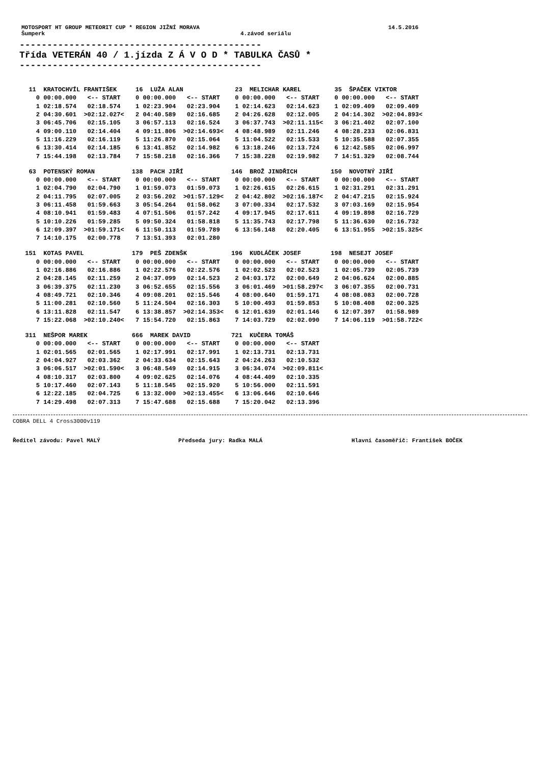MOTOSPORT HT GROUP METEORIT CUP * REGION JIŽNÍ MORAVA 14.5.2016
Šumperk 4.závod seriálu
-------------------------------------------- Třída VETERÁN 40 / 1.jízda Z Á V O D * TABULKA ČASŮ * --------------------------------------------
| 11 KRATOCHVÍL FRANTIŠEK | 16 LUŽA ALAN | 23 MELICHAR KAREL | 35 ŠPAČEK VIKTOR |
| 0 00:00.000 <-- START | 0 00:00.000 <-- START | 0 00:00.000 <-- START | 0 00:00.000 <-- START |
| 1 02:18.574 02:18.574 | 1 02:23.904 02:23.904 | 1 02:14.623 02:14.623 | 1 02:09.409 02:09.409 |
| 2 04:30.601 >02:12.027< | 2 04:40.589 02:16.685 | 2 04:26.628 02:12.005 | 2 04:14.302 >02:04.893< |
| 3 06:45.706 02:15.105 | 3 06:57.113 02:16.524 | 3 06:37.743 >02:11.115< | 3 06:21.402 02:07.100 |
| 4 09:00.110 02:14.404 | 4 09:11.806 >02:14.693< | 4 08:48.989 02:11.246 | 4 08:28.233 02:06.831 |
| 5 11:16.229 02:16.119 | 5 11:26.870 02:15.064 | 5 11:04.522 02:15.533 | 5 10:35.588 02:07.355 |
| 6 13:30.414 02:14.185 | 6 13:41.852 02:14.982 | 6 13:18.246 02:13.724 | 6 12:42.585 02:06.997 |
| 7 15:44.198 02:13.784 | 7 15:58.218 02:16.366 | 7 15:38.228 02:19.982 | 7 14:51.329 02:08.744 |
| 63 POTENSKÝ ROMAN | 138 PACH JIŘÍ | 146 BROŽ JINDŘICH | 150 NOVOTNÝ JIŘÍ |
| 0 00:00.000 <-- START | 0 00:00.000 <-- START | 0 00:00.000 <-- START | 0 00:00.000 <-- START |
| 1 02:04.790 02:04.790 | 1 01:59.073 01:59.073 | 1 02:26.615 02:26.615 | 1 02:31.291 02:31.291 |
| 2 04:11.795 02:07.005 | 2 03:56.202 >01:57.129< | 2 04:42.802 >02:16.187< | 2 04:47.215 02:15.924 |
| 3 06:11.458 01:59.663 | 3 05:54.264 01:58.062 | 3 07:00.334 02:17.532 | 3 07:03.169 02:15.954 |
| 4 08:10.941 01:59.483 | 4 07:51.506 01:57.242 | 4 09:17.945 02:17.611 | 4 09:19.898 02:16.729 |
| 5 10:10.226 01:59.285 | 5 09:50.324 01:58.818 | 5 11:35.743 02:17.798 | 5 11:36.630 02:16.732 |
| 6 12:09.397 >01:59.171< | 6 11:50.113 01:59.789 | 6 13:56.148 02:20.405 | 6 13:51.955 >02:15.325< |
| 7 14:10.175 02:00.778 | 7 13:51.393 02:01.280 | | |
| 151 KOTAS PAVEL | 179 PEŠ ZDENŠK | 196 KUDLÁČEK JOSEF | 198 NESEJT JOSEF |
| 0 00:00.000 <-- START | 0 00:00.000 <-- START | 0 00:00.000 <-- START | 0 00:00.000 <-- START |
| 1 02:16.886 02:16.886 | 1 02:22.576 02:22.576 | 1 02:02.523 02:02.523 | 1 02:05.739 02:05.739 |
| 2 04:28.145 02:11.259 | 2 04:37.099 02:14.523 | 2 04:03.172 02:00.649 | 2 04:06.624 02:00.885 |
| 3 06:39.375 02:11.230 | 3 06:52.655 02:15.556 | 3 06:01.469 >01:58.297< | 3 06:07.355 02:00.731 |
| 4 08:49.721 02:10.346 | 4 09:08.201 02:15.546 | 4 08:00.640 01:59.171 | 4 08:08.083 02:00.728 |
| 5 11:00.281 02:10.560 | 5 11:24.504 02:16.303 | 5 10:00.493 01:59.853 | 5 10:08.408 02:00.325 |
| 6 13:11.828 02:11.547 | 6 13:38.857 >02:14.353< | 6 12:01.639 02:01.146 | 6 12:07.397 01:58.989 |
| 7 15:22.068 >02:10.240< | 7 15:54.720 02:15.863 | 7 14:03.729 02:02.090 | 7 14:06.119 >01:58.722< |
| 311 NEŠPOR MAREK | 666 MAREK DAVID | 721 KUČERA TOMÁŠ | |
| 0 00:00.000 <-- START | 0 00:00.000 <-- START | 0 00:00.000 <-- START | |
| 1 02:01.565 02:01.565 | 1 02:17.991 02:17.991 | 1 02:13.731 02:13.731 | |
| 2 04:04.927 02:03.362 | 2 04:33.634 02:15.643 | 2 04:24.263 02:10.532 | |
| 3 06:06.517 >02:01.590< | 3 06:48.549 02:14.915 | 3 06:34.074 >02:09.811< | |
| 4 08:10.317 02:03.800 | 4 09:02.625 02:14.076 | 4 08:44.409 02:10.335 | |
| 5 10:17.460 02:07.143 | 5 11:18.545 02:15.920 | 5 10:56.000 02:11.591 | |
| 6 12:22.185 02:04.725 | 6 13:32.000 >02:13.455< | 6 13:06.646 02:10.646 | |
| 7 14:29.498 02:07.313 | 7 15:47.688 02:15.688 | 7 15:20.042 02:13.396 | |
COBRA DELL 4 Cross3000v119
Ředitel závodu: Pavel MALÝ Předseda jury: Radka MALÁ Hlavní časoměřič: František BOČEK